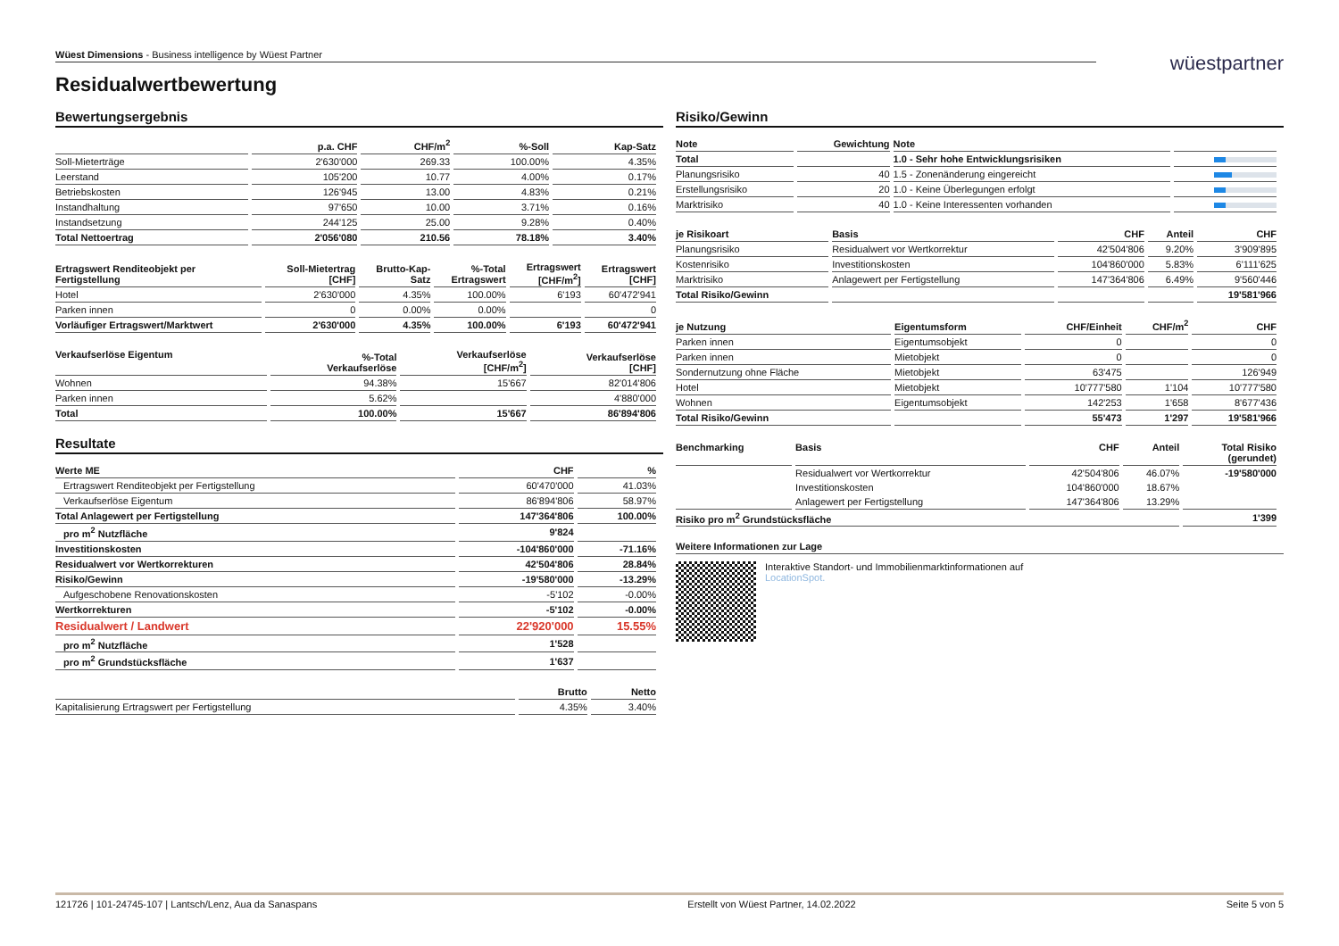Wüest Dimensions - Business intelligence by Wüest Partner
wüestpartner
Residualwertbewertung
Bewertungsergebnis
| | p.a. CHF | CHF/m<sup>2</sup> | %-Soll | Kap-Satz |
| --- | --- | --- | --- | --- |
| Soll-Mieterträge | 2'630'000 | 269.33 | 100.00% | 4.35% |
| Leerstand | 105'200 | 10.77 | 4.00% | 0.17% |
| Betriebskosten | 126'945 | 13.00 | 4.83% | 0.21% |
| Instandhaltung | 97'650 | 10.00 | 3.71% | 0.16% |
| Instandsetzung | 244'125 | 25.00 | 9.28% | 0.40% |
| Total Nettoertrag | 2'056'080 | 210.56 | 78.18% | 3.40% |
| Ertragswert Renditeobjekt per Fertigstellung | Soll-Mietertrag [CHF] | Brutto-Kap- Satz | %-Total Ertragswert | Ertragswert [CHF/m<sup>2</sup>] | Ertragswert [CHF] |
| --- | --- | --- | --- | --- | --- |
| Hotel | 2'630'000 | 4.35% | 100.00% | 6'193 | 60'472'941 |
| Parken innen | 0 | 0.00% | 0.00% | | 0 |
| Vorläufiger Ertragswert/Marktwert | 2'630'000 | 4.35% | 100.00% | 6'193 | 60'472'941 |
| Verkaufserlöse Eigentum | %-Total Verkaufserlöse | Verkaufserlöse [CHF/m<sup>2</sup>] | Verkaufserlöse [CHF] |
| --- | --- | --- | --- |
| Wohnen | 94.38% | 15'667 | 82'014'806 |
| Parken innen | 5.62% | | 4'880'000 |
| Total | 100.00% | 15'667 | 86'894'806 |
Resultate
| Werte ME | CHF | % |
| --- | --- | --- |
| Ertragswert Renditeobjekt per Fertigstellung | 60'470'000 | 41.03% |
| Verkaufserlöse Eigentum | 86'894'806 | 58.97% |
| Total Anlagewert per Fertigstellung | 147'364'806 | 100.00% |
| pro m<sup>2</sup> Nutzfläche | 9'824 | |
| Investitionskosten | -104'860'000 | -71.16% |
| Residualwert vor Wertkorrekturen | 42'504'806 | 28.84% |
| Risiko/Gewinn | -19'580'000 | -13.29% |
| Aufgeschobene Renovationskosten | -5'102 | -0.00% |
| Wertkorrekturen | -5'102 | -0.00% |
| Residualwert / Landwert | 22'920'000 | 15.55% |
| pro m<sup>2</sup> Nutzfläche | 1'528 | |
| pro m<sup>2</sup> Grundstücksfläche | 1'637 | |
| | Brutto | Netto |
| --- | --- | --- |
| Kapitalisierung Ertragswert per Fertigstellung | 4.35% | 3.40% |
Risiko/Gewinn
| Note | Gewichtung | Note | |
| --- | --- | --- | --- |
| Total | | 1.0 - Sehr hohe Entwicklungsrisiken | |
| Planungsrisiko | 40 | 1.5 - Zonenänderung eingereicht | |
| Erstellungsrisiko | 20 | 1.0 - Keine Überlegungen erfolgt | |
| Marktrisiko | 40 | 1.0 - Keine Interessenten vorhanden | |
| je Risikoart | Basis | CHF | Anteil | CHF |
| --- | --- | --- | --- | --- |
| Planungsrisiko | Residualwert vor Wertkorrektur | 42'504'806 | 9.20% | 3'909'895 |
| Kostenrisiko | Investitionskosten | 104'860'000 | 5.83% | 6'111'625 |
| Marktrisiko | Anlagewert per Fertigstellung | 147'364'806 | 6.49% | 9'560'446 |
| Total Risiko/Gewinn | | | | 19'581'966 |
| je Nutzung | Eigentumsform | CHF/Einheit | CHF/m<sup>2</sup> | CHF |
| --- | --- | --- | --- | --- |
| Parken innen | Eigentumsobjekt | 0 | | 0 |
| Parken innen | Mietobjekt | 0 | | 0 |
| Sondernutzung ohne Fläche | Mietobjekt | 63'475 | | 126'949 |
| Hotel | Mietobjekt | 10'777'580 | 1'104 | 10'777'580 |
| Wohnen | Eigentumsobjekt | 142'253 | 1'658 | 8'677'436 |
| Total Risiko/Gewinn | | 55'473 | 1'297 | 19'581'966 |
| Benchmarking | Basis | CHF | Anteil | Total Risiko (gerundet) |
| --- | --- | --- | --- | --- |
| | Residualwert vor Wertkorrektur | 42'504'806 | 46.07% | -19'580'000 |
| | Investitionskosten | 104'860'000 | 18.67% | |
| | Anlagewert per Fertigstellung | 147'364'806 | 13.29% | |
| Risiko pro m<sup>2</sup> Grundstücksfläche | | | | 1'399 |
Weitere Informationen zur Lage
Interaktive Standort- und Immobilienmarktinformationen auf
LocationSpot.
121726 | 101-24745-107 | Lantsch/Lenz, Aua da Sanaspans Erstellt von Wüest Partner, 14.02.2022 Seite 5 von 5